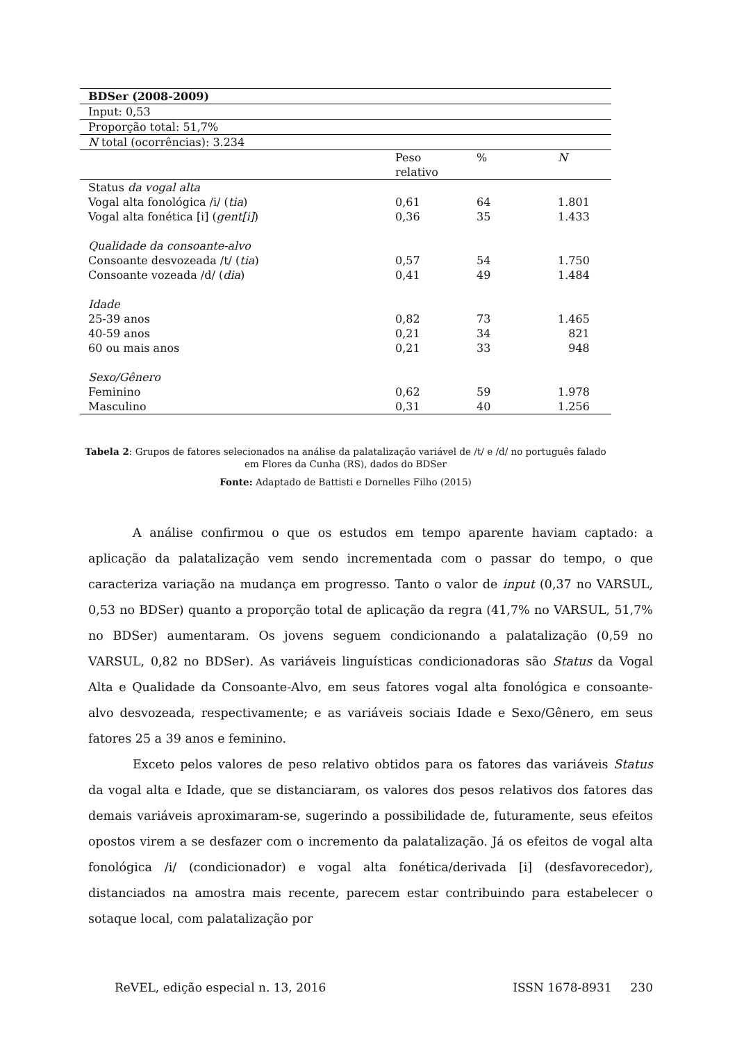| BDSer (2008-2009) | | | |
| Input: 0,53 | | | |
| Proporção total: 51,7% | | | |
| N total (ocorrências): 3.234 | | | |
| | Peso relativo | % | N |
| Status da vogal alta | | | |
| Vogal alta fonológica /i/ ( tia ) | 0,61 | 64 | 1.801 |
| Vogal alta fonética [i] ( gent[i] ) | 0,36 | 35 | 1.433 |
| Qualidade da consoante-alvo | | | |
| Consoante desvozeada /t/ ( tia ) | 0,57 | 54 | 1.750 |
| Consoante vozeada /d/ ( dia ) | 0,41 | 49 | 1.484 |
| Idade | | | |
| 25-39 anos | 0,82 | 73 | 1.465 |
| 40-59 anos | 0,21 | 34 | 821 |
| 60 ou mais anos | 0,21 | 33 | 948 |
| Sexo/Gênero | | | |
| Feminino | 0,62 | 59 | 1.978 |
| Masculino | 0,31 | 40 | 1.256 |
Tabela 2: Grupos de fatores selecionados na análise da palatalização variável de /t/ e /d/ no português falado em Flores da Cunha (RS), dados do BDSer
Fonte: Adaptado de Battisti e Dornelles Filho (2015)
A análise confirmou o que os estudos em tempo aparente haviam captado: a aplicação da palatalização vem sendo incrementada com o passar do tempo, o que caracteriza variação na mudança em progresso. Tanto o valor de input (0,37 no VARSUL, 0,53 no BDSer) quanto a proporção total de aplicação da regra (41,7% no VARSUL, 51,7% no BDSer) aumentaram. Os jovens seguem condicionando a palatalização (0,59 no VARSUL, 0,82 no BDSer). As variáveis linguísticas condicionadoras são Status da Vogal Alta e Qualidade da Consoante-Alvo, em seus fatores vogal alta fonológica e consoante-alvo desvozeada, respectivamente; e as variáveis sociais Idade e Sexo/Gênero, em seus fatores 25 a 39 anos e feminino.
Exceto pelos valores de peso relativo obtidos para os fatores das variáveis Status da vogal alta e Idade, que se distanciaram, os valores dos pesos relativos dos fatores das demais variáveis aproximaram-se, sugerindo a possibilidade de, futuramente, seus efeitos opostos virem a se desfazer com o incremento da palatalização. Já os efeitos de vogal alta fonológica /i/ (condicionador) e vogal alta fonética/derivada [i] (desfavorecedor), distanciados na amostra mais recente, parecem estar contribuindo para estabelecer o sotaque local, com palatalização por
ReVEL, edição especial n. 13, 2016 ISSN 1678-8931 230